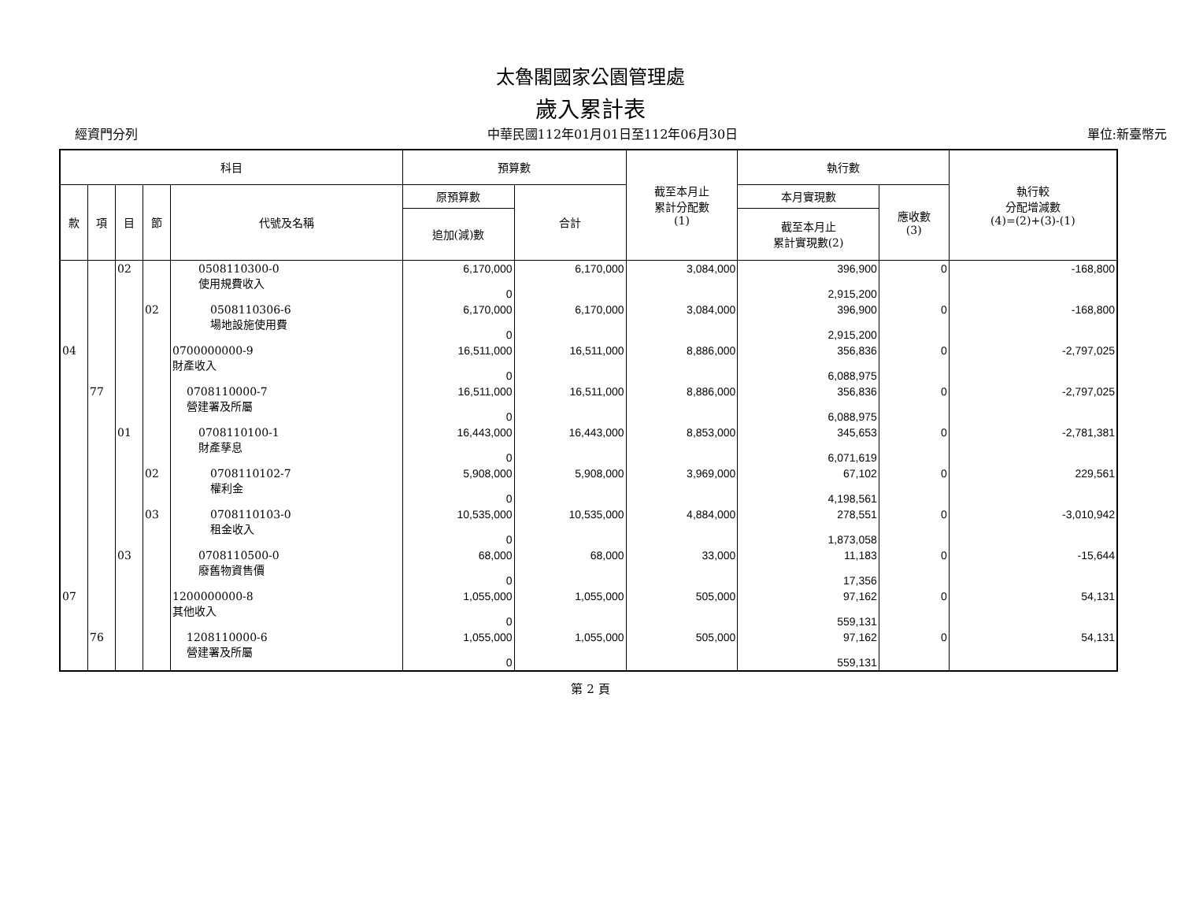太魯閣國家公園管理處
歲入累計表
經資門分列 中華民國112年01月01日至112年06月30日 單位:新臺幣元
| 科目 | | | | | 預算數 | | 截至本月止 累計分配數 (1) | 執行數 | | 執行較 分配增減數 (4)=(2)+(3)-(1) |
| --- | --- | --- | --- | --- | --- | --- | --- | --- | --- | --- |
| 款 | 項 | 目 | 節 | 代號及名稱 | 原預算數 | 合計 | | 本月實現數 | 應收數 (3) | |
| | | | | | 追加(減)數 | | | 截至本月止 累計實現數(2) | | |
| | | 02 | | 0508110300-0 使用規費收入 | 6,170,000 0 | 6,170,000 | 3,084,000 | 396,900 2,915,200 | 0 | -168,800 |
| | | | 02 | 0508110306-6 場地設施使用費 | 6,170,000 0 | 6,170,000 | 3,084,000 | 396,900 2,915,200 | 0 | -168,800 |
| 04 | | | | 0700000000-9 財產收入 | 16,511,000 0 | 16,511,000 | 8,886,000 | 356,836 6,088,975 | 0 | -2,797,025 |
| | 77 | | | 0708110000-7 營建署及所屬 | 16,511,000 0 | 16,511,000 | 8,886,000 | 356,836 6,088,975 | 0 | -2,797,025 |
| | | 01 | | 0708110100-1 財產孳息 | 16,443,000 0 | 16,443,000 | 8,853,000 | 345,653 6,071,619 | 0 | -2,781,381 |
| | | | 02 | 0708110102-7 權利金 | 5,908,000 0 | 5,908,000 | 3,969,000 | 67,102 4,198,561 | 0 | 229,561 |
| | | | 03 | 0708110103-0 租金收入 | 10,535,000 0 | 10,535,000 | 4,884,000 | 278,551 1,873,058 | 0 | -3,010,942 |
| | | 03 | | 0708110500-0 廢舊物資售價 | 68,000 0 | 68,000 | 33,000 | 11,183 17,356 | 0 | -15,644 |
| 07 | | | | 1200000000-8 其他收入 | 1,055,000 0 | 1,055,000 | 505,000 | 97,162 559,131 | 0 | 54,131 |
| | 76 | | | 1208110000-6 營建署及所屬 | 1,055,000 0 | 1,055,000 | 505,000 | 97,162 559,131 | 0 | 54,131 |
第 2 頁